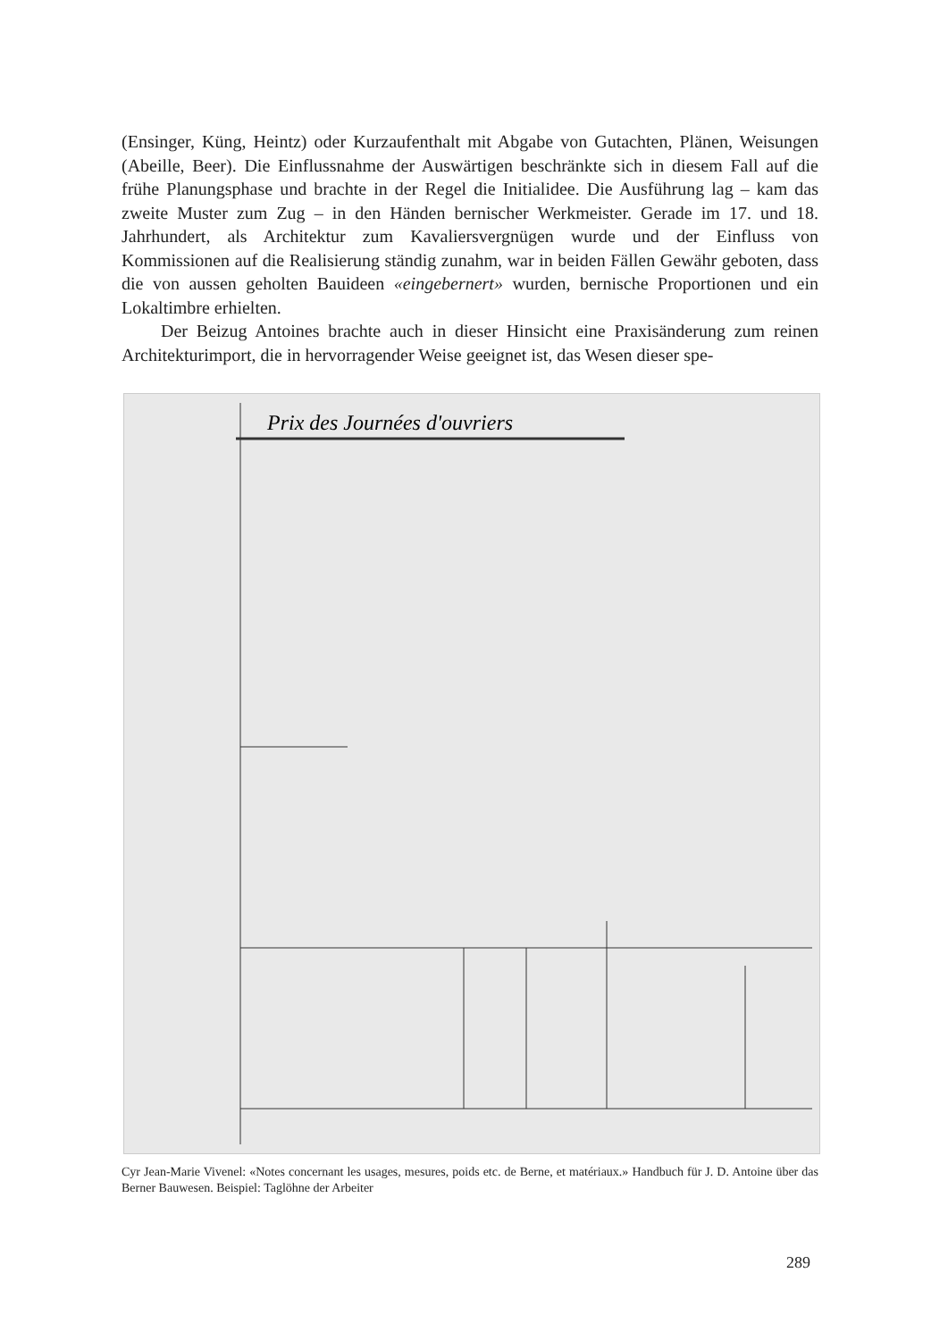(Ensinger, Küng, Heintz) oder Kurzaufenthalt mit Abgabe von Gutachten, Plänen, Weisungen (Abeille, Beer). Die Einflussnahme der Auswärtigen beschränkte sich in diesem Fall auf die frühe Planungsphase und brachte in der Regel die Initialidee. Die Ausführung lag – kam das zweite Muster zum Zug – in den Händen bernischer Werkmeister. Gerade im 17. und 18. Jahrhundert, als Architektur zum Kavaliersvergnügen wurde und der Einfluss von Kommissionen auf die Realisierung ständig zunahm, war in beiden Fällen Gewähr geboten, dass die von aussen geholten Bauideen «eingebernert» wurden, bernische Proportionen und ein Lokaltimbre erhielten.
Der Beizug Antoines brachte auch in dieser Hinsicht eine Praxisänderung zum reinen Architekturimport, die in hervorragender Weise geeignet ist, das Wesen dieser spe-
Prix des Journées d'ouvriers
Cyr Jean-Marie Vivenel: «Notes concernant les usages, mesures, poids etc. de Berne, et matériaux.» Handbuch für J. D. Antoine über das Berner Bauwesen. Beispiel: Taglöhne der Arbeiter
289